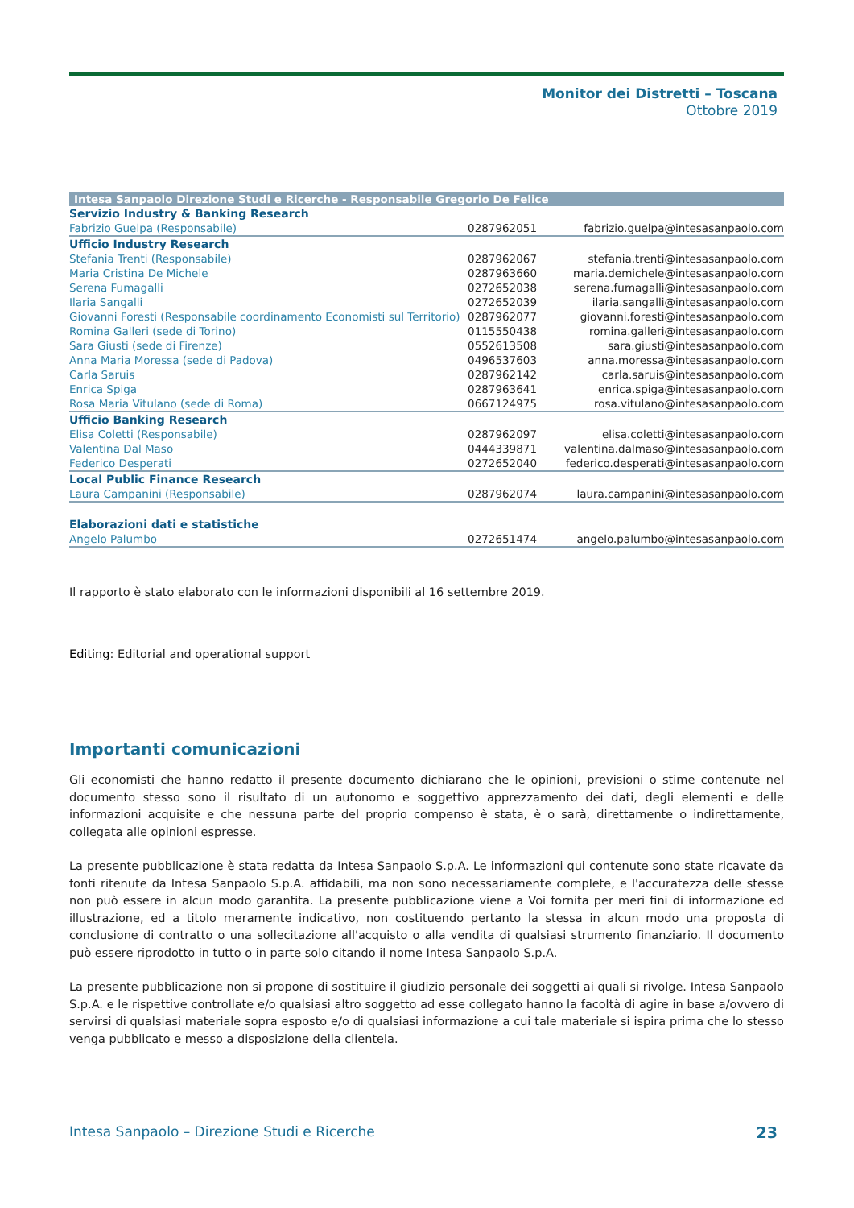Monitor dei Distretti – Toscana
Ottobre 2019
| Intesa Sanpaolo Direzione Studi e Ricerche - Responsabile Gregorio De Felice | | |
| --- | --- | --- |
| Servizio Industry & Banking Research | | |
| Fabrizio Guelpa (Responsabile) | 0287962051 | fabrizio.guelpa@intesasanpaolo.com |
| Ufficio Industry Research | | |
| Stefania Trenti (Responsabile) | 0287962067 | stefania.trenti@intesasanpaolo.com |
| Maria Cristina De Michele | 0287963660 | maria.demichele@intesasanpaolo.com |
| Serena Fumagalli | 0272652038 | serena.fumagalli@intesasanpaolo.com |
| Ilaria Sangalli | 0272652039 | ilaria.sangalli@intesasanpaolo.com |
| Giovanni Foresti (Responsabile coordinamento Economisti sul Territorio) | 0287962077 | giovanni.foresti@intesasanpaolo.com |
| Romina Galleri (sede di Torino) | 0115550438 | romina.galleri@intesasanpaolo.com |
| Sara Giusti (sede di Firenze) | 0552613508 | sara.giusti@intesasanpaolo.com |
| Anna Maria Moressa (sede di Padova) | 0496537603 | anna.moressa@intesasanpaolo.com |
| Carla Saruis | 0287962142 | carla.saruis@intesasanpaolo.com |
| Enrica Spiga | 0287963641 | enrica.spiga@intesasanpaolo.com |
| Rosa Maria Vitulano (sede di Roma) | 0667124975 | rosa.vitulano@intesasanpaolo.com |
| Ufficio Banking Research | | |
| Elisa Coletti (Responsabile) | 0287962097 | elisa.coletti@intesasanpaolo.com |
| Valentina Dal Maso | 0444339871 | valentina.dalmaso@intesasanpaolo.com |
| Federico Desperati | 0272652040 | federico.desperati@intesasanpaolo.com |
| Local Public Finance Research | | |
| Laura Campanini (Responsabile) | 0287962074 | laura.campanini@intesasanpaolo.com |
| Elaborazioni dati e statistiche | | |
| Angelo Palumbo | 0272651474 | angelo.palumbo@intesasanpaolo.com |
Il rapporto è stato elaborato con le informazioni disponibili al 16 settembre 2019.
Editing: Editorial and operational support
Importanti comunicazioni
Gli economisti che hanno redatto il presente documento dichiarano che le opinioni, previsioni o stime contenute nel documento stesso sono il risultato di un autonomo e soggettivo apprezzamento dei dati, degli elementi e delle informazioni acquisite e che nessuna parte del proprio compenso è stata, è o sarà, direttamente o indirettamente, collegata alle opinioni espresse.
La presente pubblicazione è stata redatta da Intesa Sanpaolo S.p.A. Le informazioni qui contenute sono state ricavate da fonti ritenute da Intesa Sanpaolo S.p.A. affidabili, ma non sono necessariamente complete, e l'accuratezza delle stesse non può essere in alcun modo garantita. La presente pubblicazione viene a Voi fornita per meri fini di informazione ed illustrazione, ed a titolo meramente indicativo, non costituendo pertanto la stessa in alcun modo una proposta di conclusione di contratto o una sollecitazione all'acquisto o alla vendita di qualsiasi strumento finanziario. Il documento può essere riprodotto in tutto o in parte solo citando il nome Intesa Sanpaolo S.p.A.
La presente pubblicazione non si propone di sostituire il giudizio personale dei soggetti ai quali si rivolge. Intesa Sanpaolo S.p.A. e le rispettive controllate e/o qualsiasi altro soggetto ad esse collegato hanno la facoltà di agire in base a/ovvero di servirsi di qualsiasi materiale sopra esposto e/o di qualsiasi informazione a cui tale materiale si ispira prima che lo stesso venga pubblicato e messo a disposizione della clientela.
Intesa Sanpaolo – Direzione Studi e Ricerche 23